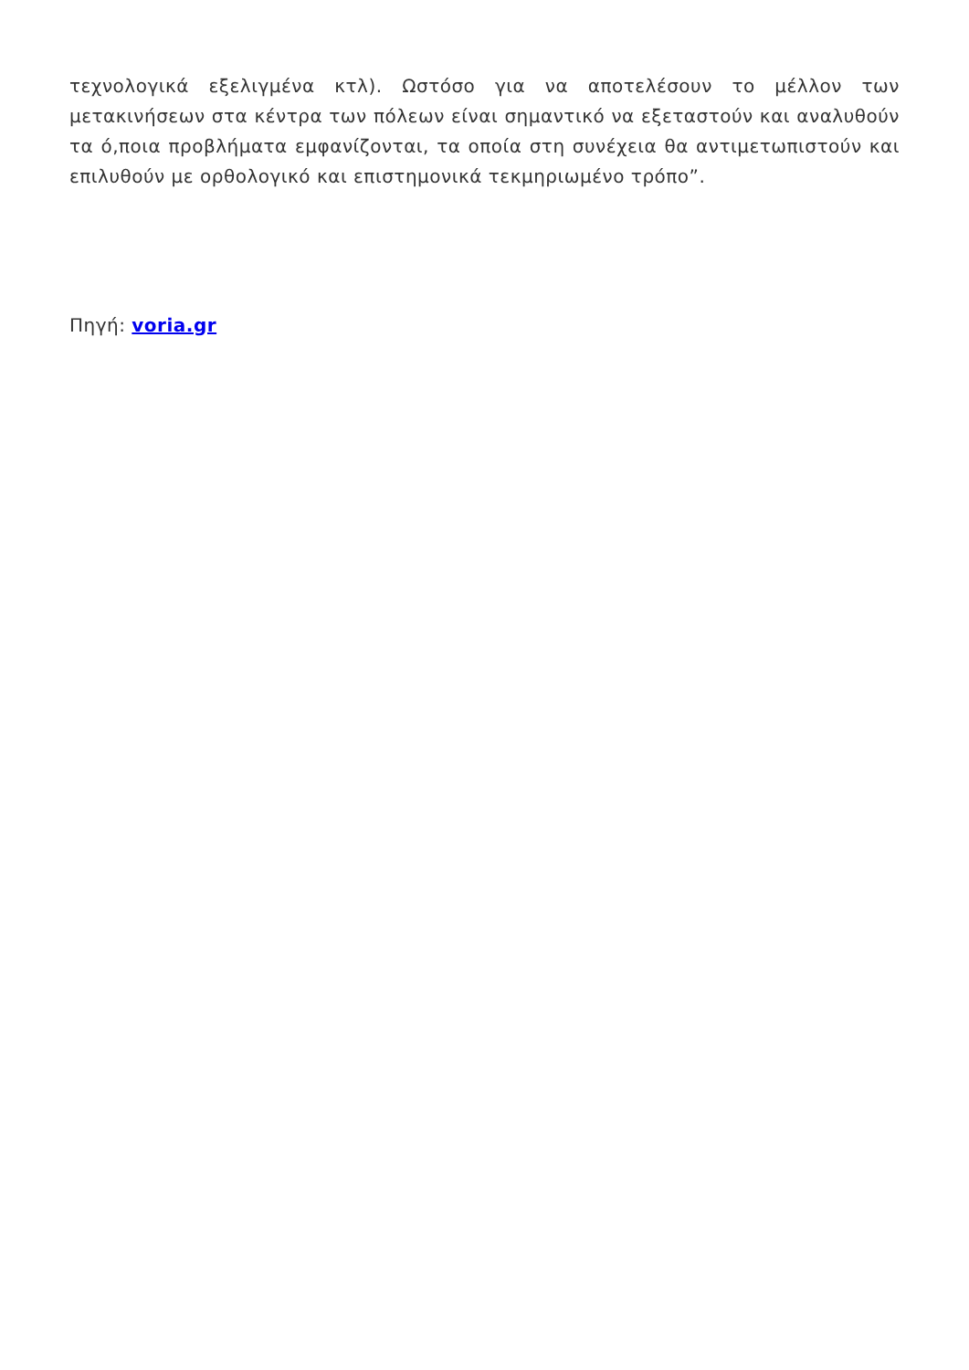τεχνολογικά εξελιγμένα κτλ). Ωστόσο για να αποτελέσουν το μέλλον των μετακινήσεων στα κέντρα των πόλεων είναι σημαντικό να εξεταστούν και αναλυθούν τα ό,ποια προβλήματα εμφανίζονται, τα οποία στη συνέχεια θα αντιμετωπιστούν και επιλυθούν με ορθολογικό και επιστημονικά τεκμηριωμένο τρόπο”.
Πηγή: voria.gr